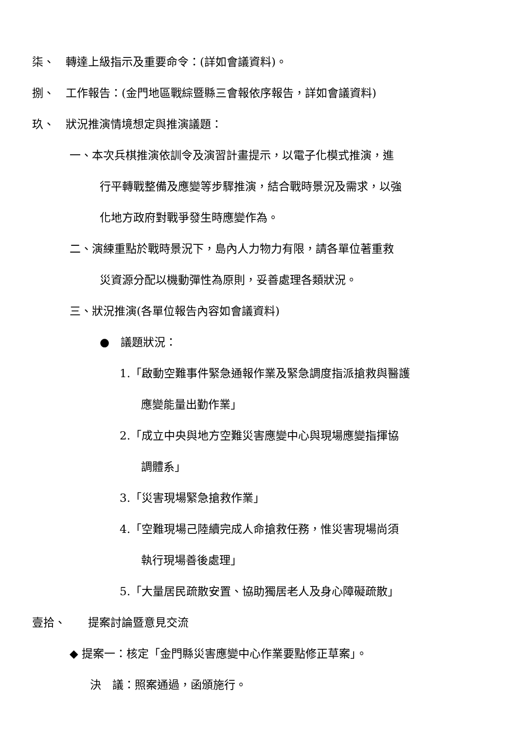柒、　轉達上級指示及重要命令：(詳如會議資料)。
捌、　工作報告：(金門地區戰綜暨縣三會報依序報告，詳如會議資料)
玖、　狀況推演情境想定與推演議題：
一、本次兵棋推演依訓令及演習計畫提示，以電子化模式推演，進
行平轉戰整備及應變等步驟推演，結合戰時景況及需求，以強
化地方政府對戰爭發生時應變作為。
二、演練重點於戰時景況下，島內人力物力有限，請各單位著重救
災資源分配以機動彈性為原則，妥善處理各類狀況。
三、狀況推演(各單位報告內容如會議資料)
●　議題狀況：
1.「啟動空難事件緊急通報作業及緊急調度指派搶救與醫護
應變能量出勤作業」
2.「成立中央與地方空難災害應變中心與現場應變指揮協
調體系」
3.「災害現場緊急搶救作業」
4.「空難現場己陸續完成人命搶救任務，惟災害現場尚須
執行現場善後處理」
5.「大量居民疏散安置、協助獨居老人及身心障礙疏散」
壹拾、　　提案討論暨意見交流
◆ 提案一：核定「金門縣災害應變中心作業要點修正草案」。
決　議：照案通過，函頒施行。